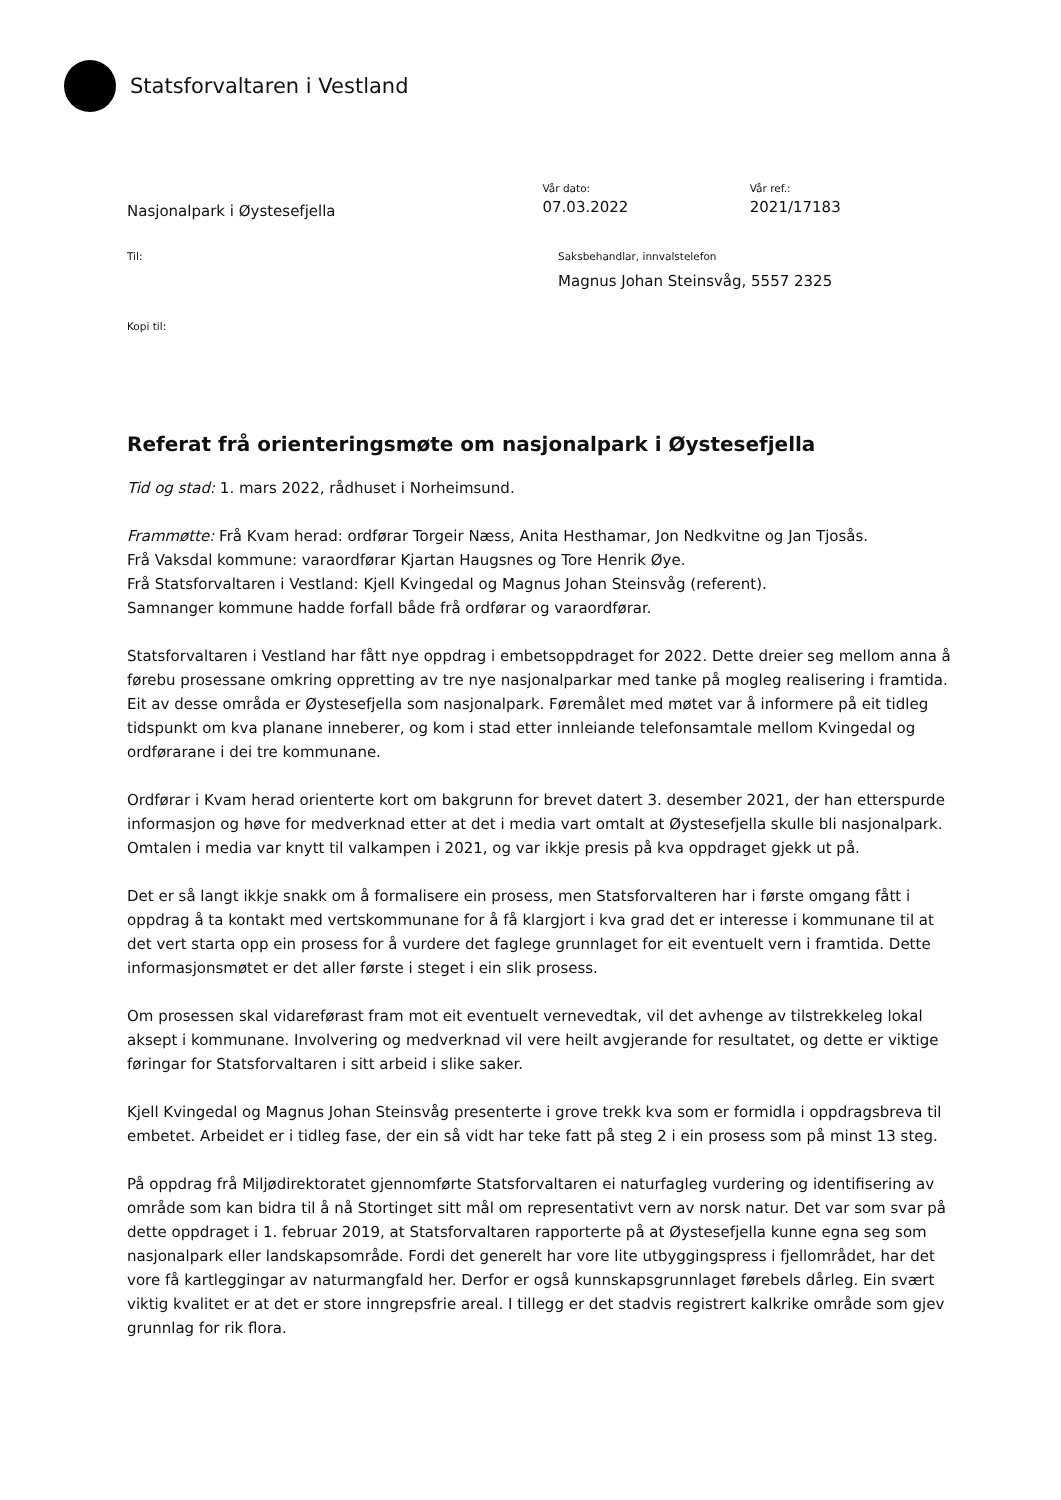Statsforvaltaren i Vestland
Nasjonalpark i Øystesefjella
Vår dato:
07.03.2022
Vår ref.:
2021/17183
Til: Saksbehandlar, innvalstelefon
Magnus Johan Steinsvåg, 5557 2325
Kopi til:
Referat frå orienteringsmøte om nasjonalpark i Øystesefjella
Tid og stad: 1. mars 2022, rådhuset i Norheimsund.
Frammøtte: Frå Kvam herad: ordførar Torgeir Næss, Anita Hesthamar, Jon Nedkvitne og Jan Tjosås.
Frå Vaksdal kommune: varaordførar Kjartan Haugsnes og Tore Henrik Øye.
Frå Statsforvaltaren i Vestland: Kjell Kvingedal og Magnus Johan Steinsvåg (referent).
Samnanger kommune hadde forfall både frå ordførar og varaordførar.
Statsforvaltaren i Vestland har fått nye oppdrag i embetsoppdraget for 2022. Dette dreier seg mellom anna å førebu prosessane omkring oppretting av tre nye nasjonalparkar med tanke på mogleg realisering i framtida. Eit av desse områda er Øystesefjella som nasjonalpark. Føremålet med møtet var å informere på eit tidleg tidspunkt om kva planane inneberer, og kom i stad etter innleiande telefonsamtale mellom Kvingedal og ordførarane i dei tre kommunane.
Ordførar i Kvam herad orienterte kort om bakgrunn for brevet datert 3. desember 2021, der han etterspurde informasjon og høve for medverknad etter at det i media vart omtalt at Øystesefjella skulle bli nasjonalpark. Omtalen i media var knytt til valkampen i 2021, og var ikkje presis på kva oppdraget gjekk ut på.
Det er så langt ikkje snakk om å formalisere ein prosess, men Statsforvalteren har i første omgang fått i oppdrag å ta kontakt med vertskommunane for å få klargjort i kva grad det er interesse i kommunane til at det vert starta opp ein prosess for å vurdere det faglege grunnlaget for eit eventuelt vern i framtida. Dette informasjonsmøtet er det aller første i steget i ein slik prosess.
Om prosessen skal vidareførast fram mot eit eventuelt vernevedtak, vil det avhenge av tilstrekkeleg lokal aksept i kommunane. Involvering og medverknad vil vere heilt avgjerande for resultatet, og dette er viktige føringar for Statsforvaltaren i sitt arbeid i slike saker.
Kjell Kvingedal og Magnus Johan Steinsvåg presenterte i grove trekk kva som er formidla i oppdragsbreva til embetet. Arbeidet er i tidleg fase, der ein så vidt har teke fatt på steg 2 i ein prosess som på minst 13 steg.
På oppdrag frå Miljødirektoratet gjennomførte Statsforvaltaren ei naturfagleg vurdering og identifisering av område som kan bidra til å nå Stortinget sitt mål om representativt vern av norsk natur. Det var som svar på dette oppdraget i 1. februar 2019, at Statsforvaltaren rapporterte på at Øystesefjella kunne egna seg som nasjonalpark eller landskapsområde. Fordi det generelt har vore lite utbyggingspress i fjellområdet, har det vore få kartleggingar av naturmangfald her. Derfor er også kunnskapsgrunnlaget førebels dårleg. Ein svært viktig kvalitet er at det er store inngrepsfrie areal. I tillegg er det stadvis registrert kalkrike område som gjev grunnlag for rik flora.